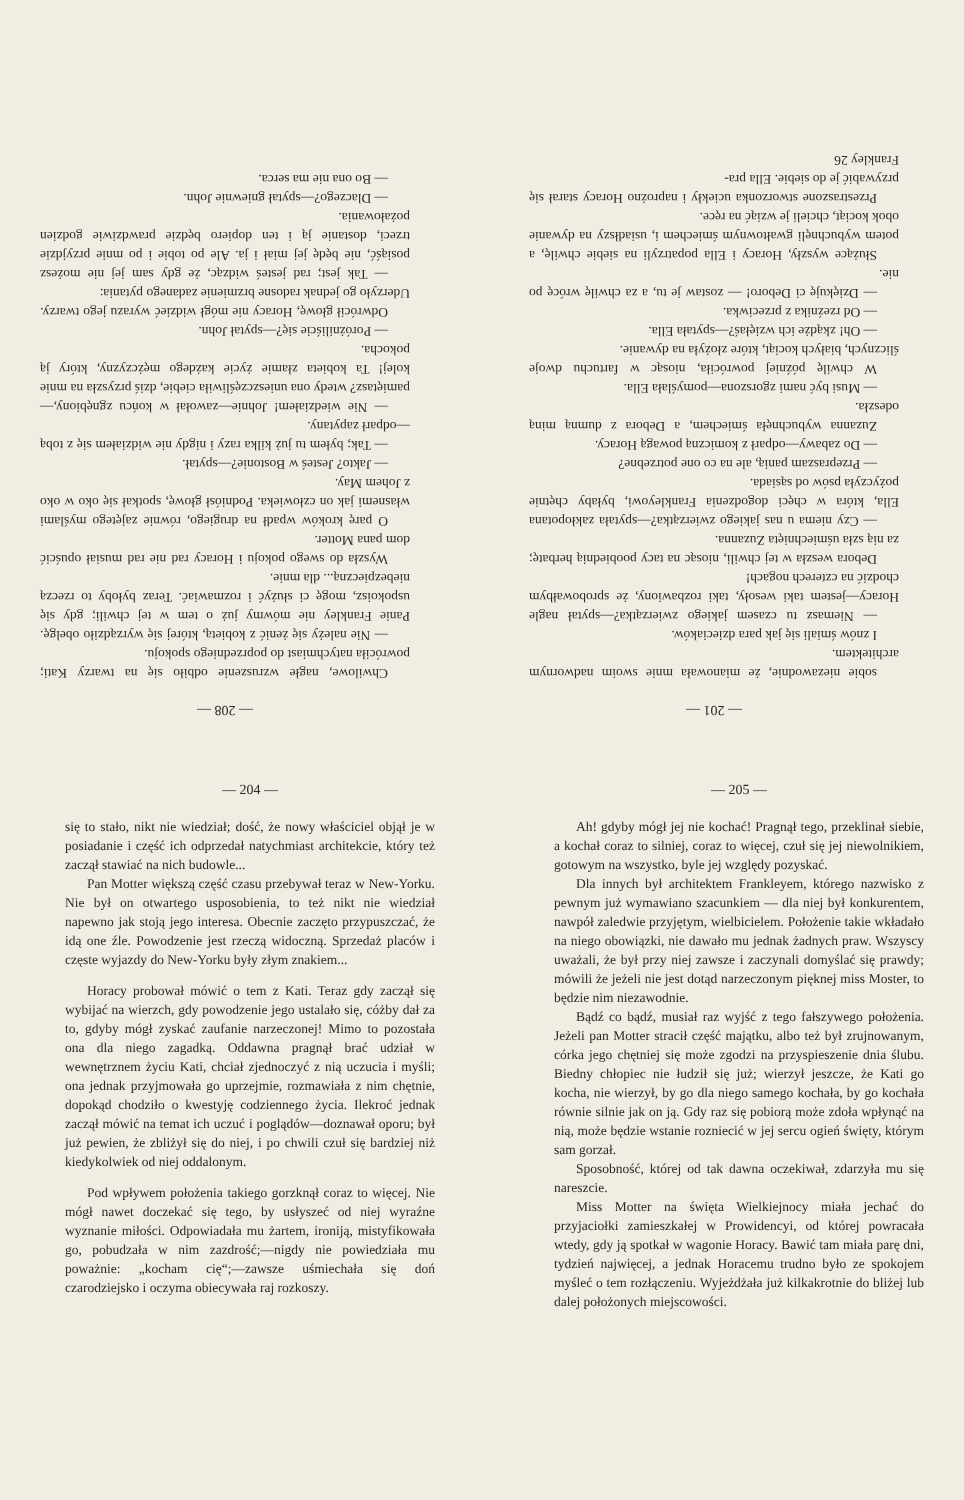— 201 —
sobie niezawodnie, że mianowała mnie swoim nadwornym architektem.
I znów śmiali się jak para dzieciaków.
— Niemasz tu czasem jakiego zwierzątka?—spytał nagle Horacy—jestem taki wesoły, taki rozbawiony, że sprobowałbym chodzić na czterech nogach!
Debora weszła w tej chwili, niosąc na tacy poobiednią herbatę; za nią szła uśmiechnięta Zuzanna.
— Czy niema u nas jakiego zwierzątka?—spytała zakłopotana Ella, która w chęci dogodzenia Frankleyowi, byłaby chętnie pożyczyła psów od sąsiada.
— Przepraszam panią, ale na co one potrzebne?
— Do zabawy—odparł z komiczną powagą Horacy.
Zuzanna wybuchnęła śmiechem, a Debora z dumną miną odeszła.
— Musi być nami zgorszona—pomyślała Ella.
W chwilę później powróciła, niosąc w fartuchu dwoje ślicznych, białych kociąt, które złożyła na dywanie.
— Oh! zkądże ich wzięłaś?—spytała Ella.
— Od rzeźnika z przeciwka.
— Dziękuję ci Deboro! — zostaw je tu, a za chwilę wrócę po nie.
Służące wyszły, Horacy i Ella popatrzyli na siebie chwilę, a potem wybuchnęli gwałtownym śmiechem i, usiadłszy na dywanie obok kociąt, chcieli je wziąć na ręce.
Przestraszone stworzonka uciekły i naprożno Horacy starał się przywabić je do siebie. Ella pra-
Frankley 26
— 208 —
Chwilowe, nagłe wzruszenie odbiło się na twarzy Kati; powróciła natychmiast do poprzedniego spokoju.
— Nie należy się żenić z kobietą, której się wyrządziło obelgę. Panie Frankley nie mówmy już o tem w tej chwili; gdy się uspokoisz, mogę ci służyć i rozmawiać. Teraz byłoby to rzeczą niebezpieczną... dla mnie.
Wyszła do swego pokoju i Horacy rad nie rad musiał opuścić dom pana Motter.
O parę kroków wpadł na drugiego, równie zajętego myślami własnemi jak on człowieka. Podniósł głowę, spotkał się oko w oko z Johem May.
— Jakto? Jesteś w Bostonie?—spytał.
— Tak; byłem tu już kilka razy i nigdy nie widziałem się z tobą—odparł zapytany.
— Nie wiedziałem! Johnie—zawołał w końcu zgnębiony,—pamiętasz? wtedy ona unieszczęśliwiła ciebie, dziś przyszła na mnie kolej! Ta kobieta złamie życie każdego mężczyzny, który ją pokocha.
— Poróżniliście się?—spytał John.
Odwrócił głowę, Horacy nie mógł widzieć wyrazu jego twarzy. Uderzyło go jednak radosne brzmienie zadanego pytania:
— Tak jest; rad jesteś widząc, że gdy sam jej nie możesz posiąść, nie będę jej miał i ja. Ale po tobie i po mnie przyjdzie trzeci, dostanie ją i ten dopiero będzie prawdziwie godzien pożałowania.
— Dlaczego?—spytał gniewnie John.
— Bo ona nie ma serca.
— 204 —
się to stało, nikt nie wiedział; dość, że nowy właściciel objął je w posiadanie i część ich odprzedał natychmiast architekcie, który też zaczął stawiać na nich budowle...
Pan Motter większą część czasu przebywał teraz w New-Yorku. Nie był on otwartego usposobienia, to też nikt nie wiedział napewno jak stoją jego interesa. Obecnie zaczęto przypuszczać, że idą one źle. Powodzenie jest rzeczą widoczną. Sprzedaż placów i częste wyjazdy do New-Yorku były złym znakiem...
Horacy probował mówić o tem z Kati. Teraz gdy zaczął się wybijać na wierzch, gdy powodzenie jego ustalało się, cóżby dał za to, gdyby mógł zyskać zaufanie narzeczonej! Mimo to pozostała ona dla niego zagadką. Oddawna pragnął brać udział w wewnętrznem życiu Kati, chciał zjednoczyć z nią uczucia i myśli; ona jednak przyjmowała go uprzejmie, rozmawiała z nim chętnie, dopokąd chodziło o kwestyję codziennego życia. Ilekroć jednak zaczął mówić na temat ich uczuć i poglądów—doznawał oporu; był już pewien, że zbliżył się do niej, i po chwili czuł się bardziej niż kiedykolwiek od niej oddalonym.
Pod wpływem położenia takiego gorzknął coraz to więcej. Nie mógł nawet doczekać się tego, by usłyszeć od niej wyraźne wyznanie miłości. Odpowiadała mu żartem, ironiją, mistyfikowała go, pobudzała w nim zazdrość;—nigdy nie powiedziała mu poważnie: „kocham cię“;—zawsze uśmiechała się doń czarodziejsko i oczyma obiecywała raj rozkoszy.
— 205 —
Ah! gdyby mógł jej nie kochać! Pragnął tego, przeklinał siebie, a kochał coraz to silniej, coraz to więcej, czuł się jej niewolnikiem, gotowym na wszystko, byle jej względy pozyskać.
Dla innych był architektem Frankleyem, którego nazwisko z pewnym już wymawiano szacunkiem — dla niej był konkurentem, nawpół zaledwie przyjętym, wielbicielem. Położenie takie wkładało na niego obowiązki, nie dawało mu jednak żadnych praw. Wszyscy uważali, że był przy niej zawsze i zaczynali domyślać się prawdy; mówili że jeżeli nie jest dotąd narzeczonym pięknej miss Moster, to będzie nim niezawodnie.
Bądź co bądź, musiał raz wyjść z tego fałszywego położenia. Jeżeli pan Motter stracił część majątku, albo też był zrujnowanym, córka jego chętniej się może zgodzi na przyspieszenie dnia ślubu. Biedny chłopiec nie łudził się już; wierzył jeszcze, że Kati go kocha, nie wierzył, by go dla niego samego kochała, by go kochała równie silnie jak on ją. Gdy raz się pobiorą może zdoła wpłynąć na nią, może będzie wstanie rozniecić w jej sercu ogień święty, którym sam gorzał.
Sposobność, której od tak dawna oczekiwał, zdarzyła mu się nareszcie.
Miss Motter na święta Wielkiejnocy miała jechać do przyjaciołki zamieszkałej w Prowidencyi, od której powracała wtedy, gdy ją spotkał w wagonie Horacy. Bawić tam miała parę dni, tydzień najwięcej, a jednak Horacemu trudno było ze spokojem myśleć o tem rozłączeniu. Wyjeżdżała już kilkakrotnie do bliżej lub dalej położonych miejscowości.